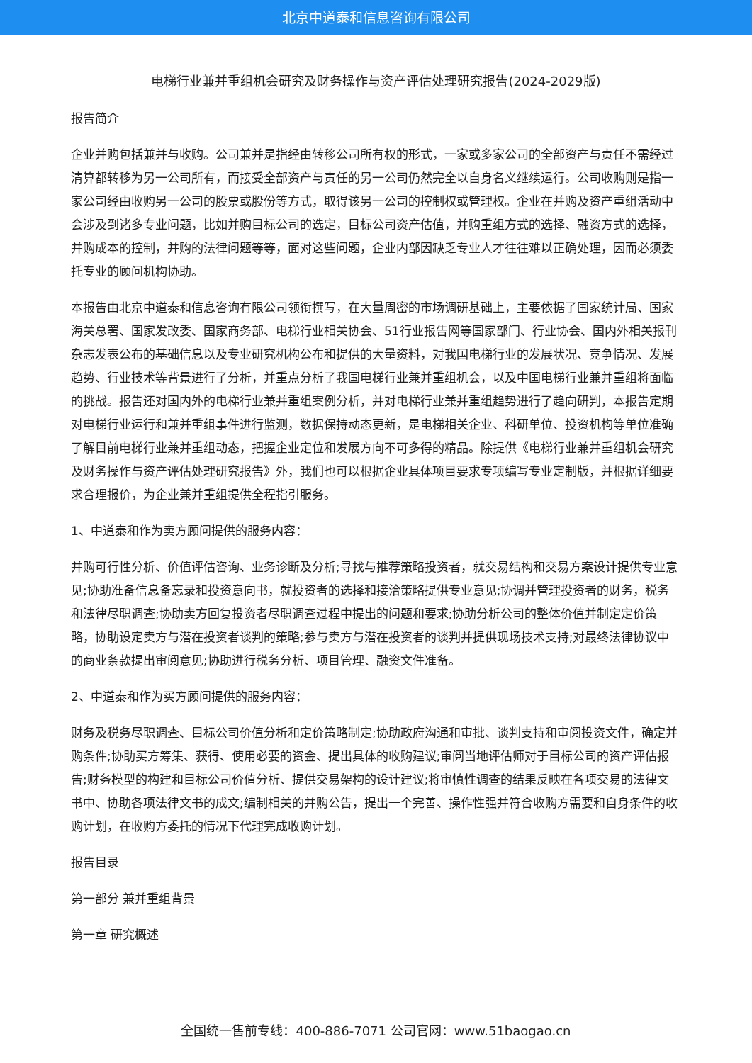北京中道泰和信息咨询有限公司
电梯行业兼并重组机会研究及财务操作与资产评估处理研究报告(2024-2029版)
报告简介
企业并购包括兼并与收购。公司兼并是指经由转移公司所有权的形式，一家或多家公司的全部资产与责任不需经过清算都转移为另一公司所有，而接受全部资产与责任的另一公司仍然完全以自身名义继续运行。公司收购则是指一家公司经由收购另一公司的股票或股份等方式，取得该另一公司的控制权或管理权。企业在并购及资产重组活动中会涉及到诸多专业问题，比如并购目标公司的选定，目标公司资产估值，并购重组方式的选择、融资方式的选择，并购成本的控制，并购的法律问题等等，面对这些问题，企业内部因缺乏专业人才往往难以正确处理，因而必须委托专业的顾问机构协助。
本报告由北京中道泰和信息咨询有限公司领衔撰写，在大量周密的市场调研基础上，主要依据了国家统计局、国家海关总署、国家发改委、国家商务部、电梯行业相关协会、51行业报告网等国家部门、行业协会、国内外相关报刊杂志发表公布的基础信息以及专业研究机构公布和提供的大量资料，对我国电梯行业的发展状况、竞争情况、发展趋势、行业技术等背景进行了分析，并重点分析了我国电梯行业兼并重组机会，以及中国电梯行业兼并重组将面临的挑战。报告还对国内外的电梯行业兼并重组案例分析，并对电梯行业兼并重组趋势进行了趋向研判，本报告定期对电梯行业运行和兼并重组事件进行监测，数据保持动态更新，是电梯相关企业、科研单位、投资机构等单位准确了解目前电梯行业兼并重组动态，把握企业定位和发展方向不可多得的精品。除提供《电梯行业兼并重组机会研究及财务操作与资产评估处理研究报告》外，我们也可以根据企业具体项目要求专项编写专业定制版，并根据详细要求合理报价，为企业兼并重组提供全程指引服务。
1、中道泰和作为卖方顾问提供的服务内容：
并购可行性分析、价值评估咨询、业务诊断及分析;寻找与推荐策略投资者，就交易结构和交易方案设计提供专业意见;协助准备信息备忘录和投资意向书，就投资者的选择和接洽策略提供专业意见;协调并管理投资者的财务，税务和法律尽职调查;协助卖方回复投资者尽职调查过程中提出的问题和要求;协助分析公司的整体价值并制定定价策略，协助设定卖方与潜在投资者谈判的策略;参与卖方与潜在投资者的谈判并提供现场技术支持;对最终法律协议中的商业条款提出审阅意见;协助进行税务分析、项目管理、融资文件准备。
2、中道泰和作为买方顾问提供的服务内容：
财务及税务尽职调查、目标公司价值分析和定价策略制定;协助政府沟通和审批、谈判支持和审阅投资文件，确定并购条件;协助买方筹集、获得、使用必要的资金、提出具体的收购建议;审阅当地评估师对于目标公司的资产评估报告;财务模型的构建和目标公司价值分析、提供交易架构的设计建议;将审慎性调查的结果反映在各项交易的法律文书中、协助各项法律文书的成文;编制相关的并购公告，提出一个完善、操作性强并符合收购方需要和自身条件的收购计划，在收购方委托的情况下代理完成收购计划。
报告目录
第一部分 兼并重组背景
第一章 研究概述
全国统一售前专线：400-886-7071 公司官网：www.51baogao.cn